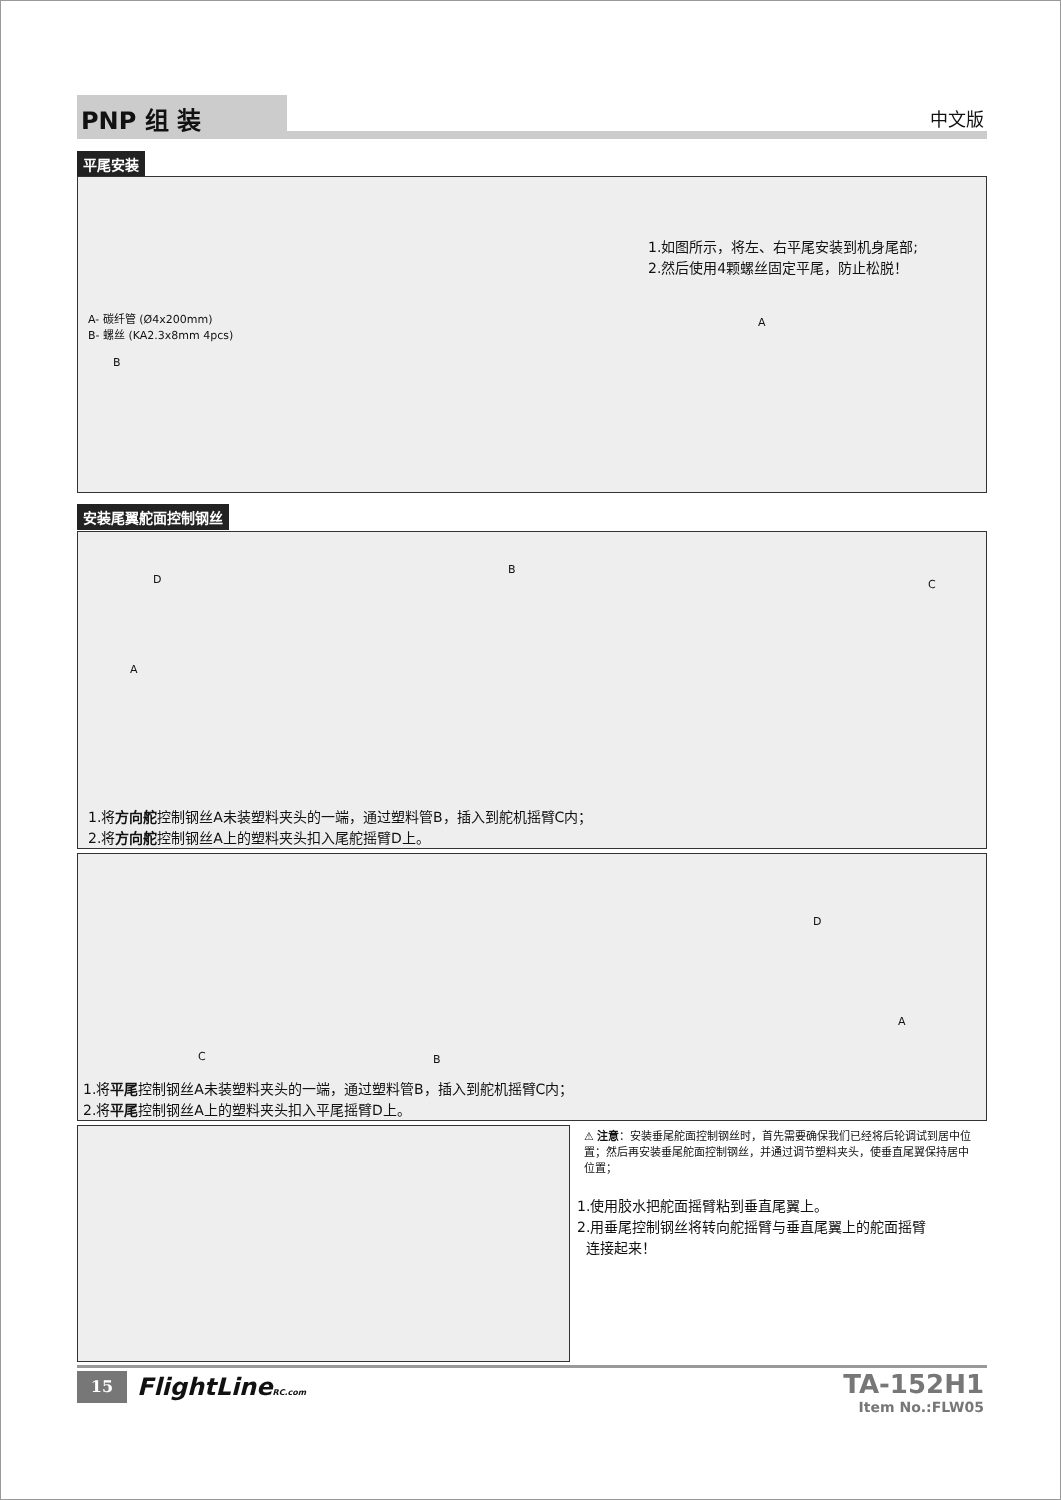PNP 组 装 中文版
平尾安装
1.如图所示，将左、右平尾安装到机身尾部;
2.然后使用4颗螺丝固定平尾，防止松脱！
A- 碳纤管 (Ø4x200mm)
B- 螺丝 (KA2.3x8mm 4pcs)
A
B
安装尾翼舵面控制钢丝
D
B
C
A
1.将方向舵控制钢丝A未装塑料夹头的一端，通过塑料管B，插入到舵机摇臂C内；
2.将方向舵控制钢丝A上的塑料夹头扣入尾舵摇臂D上。
D
C B
A
1.将平尾控制钢丝A未装塑料夹头的一端，通过塑料管B，插入到舵机摇臂C内；
2.将平尾控制钢丝A上的塑料夹头扣入平尾摇臂D上。
⚠ 注意：安装垂尾舵面控制钢丝时，首先需要确保我们已经将后轮调试到居中位置；然后再安装垂尾舵面控制钢丝，并通过调节塑料夹头，使垂直尾翼保持居中位置；
1.使用胶水把舵面摇臂粘到垂直尾翼上。
2.用垂尾控制钢丝将转向舵摇臂与垂直尾翼上的舵面摇臂
连接起来！
15 FlightLineRC.com
TA-152H1
Item No.:FLW05